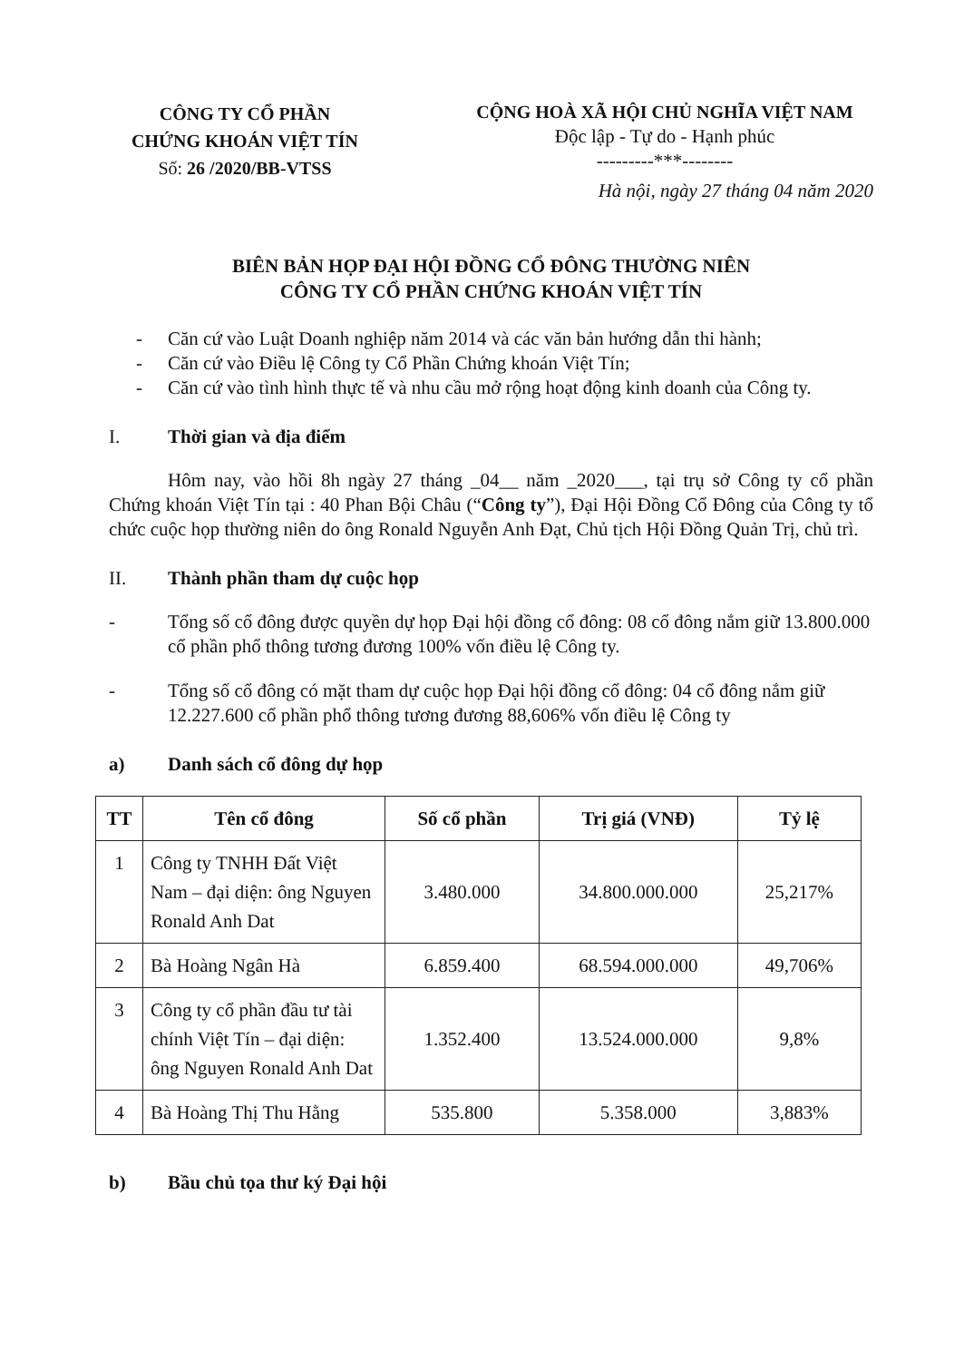CÔNG TY CỔ PHẦN
CHỨNG KHOÁN VIỆT TÍN
Số: 26 /2020/BB-VTSS
CỘNG HOÀ XÃ HỘI CHỦ NGHĨA VIỆT NAM
Độc lập - Tự do - Hạnh phúc
---------***--------
Hà nội, ngày 27 tháng 04 năm 2020
BIÊN BẢN HỌP ĐẠI HỘI ĐỒNG CỔ ĐÔNG THƯỜNG NIÊN
CÔNG TY CỔ PHẦN CHỨNG KHOÁN VIỆT TÍN
- Căn cứ vào Luật Doanh nghiệp năm 2014 và các văn bản hướng dẫn thi hành;
- Căn cứ vào Điều lệ Công ty Cổ Phần Chứng khoán Việt Tín;
- Căn cứ vào tình hình thực tế và nhu cầu mở rộng hoạt động kinh doanh của Công ty.
I. Thời gian và địa điểm
Hôm nay, vào hồi 8h ngày 27 tháng _04__ năm _2020___, tại trụ sở Công ty cổ phần Chứng khoán Việt Tín tại : 40 Phan Bội Châu (“Công ty”), Đại Hội Đồng Cổ Đông của Công ty tổ chức cuộc họp thường niên do ông Ronald Nguyễn Anh Đạt, Chủ tịch Hội Đồng Quản Trị, chủ trì.
II. Thành phần tham dự cuộc họp
- Tổng số cổ đông được quyền dự họp Đại hội đồng cổ đông: 08 cổ đông nắm giữ 13.800.000 cổ phần phổ thông tương đương 100% vốn điều lệ Công ty.
- Tổng số cổ đông có mặt tham dự cuộc họp Đại hội đồng cổ đông: 04 cổ đông nắm giữ 12.227.600 cổ phần phổ thông tương đương 88,606% vốn điều lệ Công ty
a) Danh sách cổ đông dự họp
| TT | Tên cổ đông | Số cổ phần | Trị giá (VNĐ) | Tỷ lệ |
| --- | --- | --- | --- | --- |
| 1 | Công ty TNHH Đất Việt Nam – đại diện: ông Nguyen Ronald Anh Dat | 3.480.000 | 34.800.000.000 | 25,217% |
| 2 | Bà Hoàng Ngân Hà | 6.859.400 | 68.594.000.000 | 49,706% |
| 3 | Công ty cổ phần đầu tư tài chính Việt Tín – đại diện: ông Nguyen Ronald Anh Dat | 1.352.400 | 13.524.000.000 | 9,8% |
| 4 | Bà Hoàng Thị Thu Hằng | 535.800 | 5.358.000 | 3,883% |
b) Bầu chủ tọa thư ký Đại hội